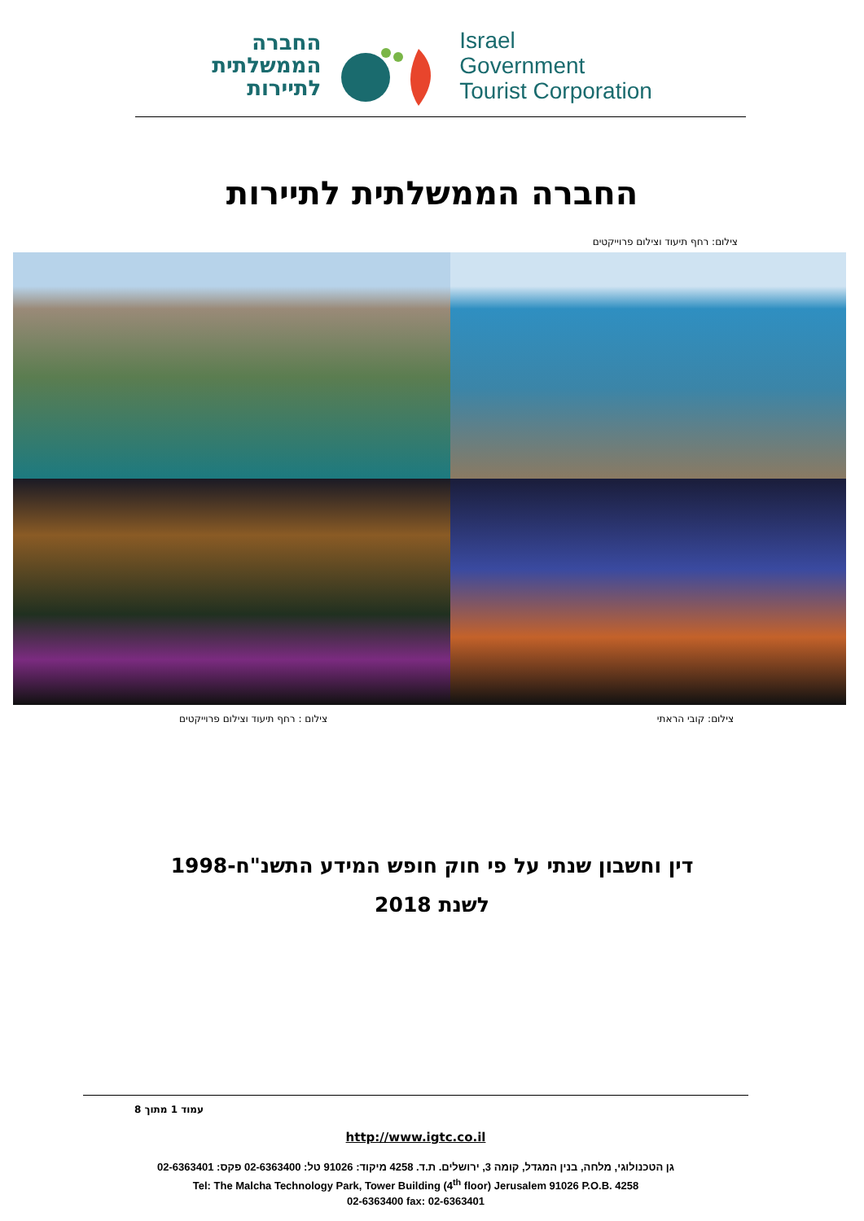החברה
הממשלתית
לתיירות
Israel
Government
Tourist Corporation
החברה הממשלתית לתיירות
צילום: רחף תיעוד וצילום פרוייקטים
צילום: קובי הראתי צילום : רחף תיעוד וצילום פרוייקטים
דין וחשבון שנתי על פי חוק חופש המידע התשנ"ח-1998
לשנת 2018
עמוד 1 מתוך 8
http://www.igtc.co.il
גן הטכנולוגי, מלחה, בנין המגדל, קומה 3, ירושלים. ת.ד. 4258 מיקוד: 91026 טל: 02-6363400 פקס: 02-6363401
Tel: The Malcha Technology Park, Tower Building (4<sup>th</sup> floor) Jerusalem 91026 P.O.B. 4258
02-6363400 fax: 02-6363401